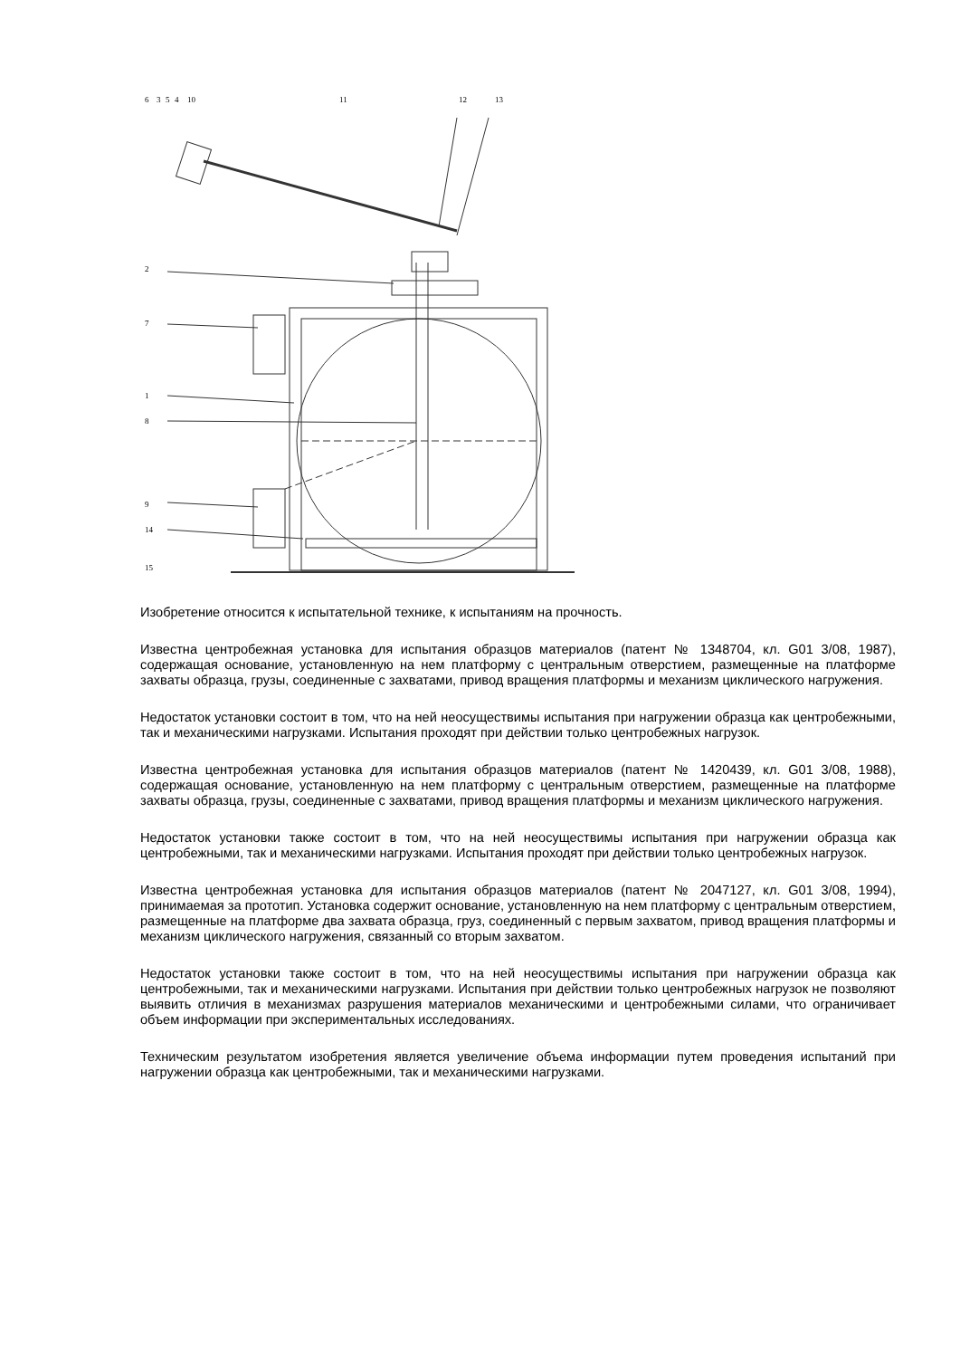6
3
5
4
10
11
12
13
2
7
1
8
9
14
15
Изобретение относится к испытательной технике, к испытаниям на прочность.
Известна центробежная установка для испытания образцов материалов (патент № 1348704, кл. G01 3/08, 1987), содержащая основание, установленную на нем платформу с центральным отверстием, размещенные на платформе захваты образца, грузы, соединенные с захватами, привод вращения платформы и механизм циклического нагружения.
Недостаток установки состоит в том, что на ней неосуществимы испытания при нагружении образца как центробежными, так и механическими нагрузками. Испытания проходят при действии только центробежных нагрузок.
Известна центробежная установка для испытания образцов материалов (патент № 1420439, кл. G01 3/08, 1988), содержащая основание, установленную на нем платформу с центральным отверстием, размещенные на платформе захваты образца, грузы, соединенные с захватами, привод вращения платформы и механизм циклического нагружения.
Недостаток установки также состоит в том, что на ней неосуществимы испытания при нагружении образца как центробежными, так и механическими нагрузками. Испытания проходят при действии только центробежных нагрузок.
Известна центробежная установка для испытания образцов материалов (патент № 2047127, кл. G01 3/08, 1994), принимаемая за прототип. Установка содержит основание, установленную на нем платформу с центральным отверстием, размещенные на платформе два захвата образца, груз, соединенный с первым захватом, привод вращения платформы и механизм циклического нагружения, связанный со вторым захватом.
Недостаток установки также состоит в том, что на ней неосуществимы испытания при нагружении образца как центробежными, так и механическими нагрузками. Испытания при действии только центробежных нагрузок не позволяют выявить отличия в механизмах разрушения материалов механическими и центробежными силами, что ограничивает объем информации при экспериментальных исследованиях.
Техническим результатом изобретения является увеличение объема информации путем проведения испытаний при нагружении образца как центробежными, так и механическими нагрузками.